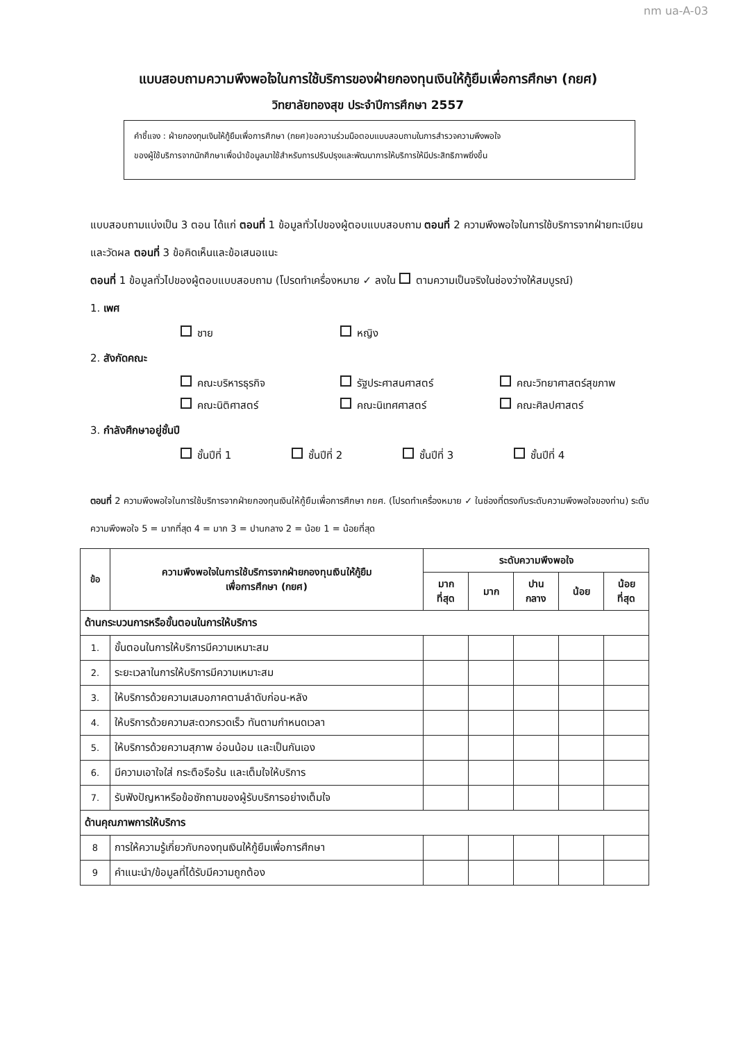nm ua-A-03
แบบสอบถามความพึงพอใจในการใช้บริการของฝ่ายกองทุนเงินให้กู้ยืมเพื่อการศึกษา (กยศ)
วิทยาลัยทองสุข ประจำปีการศึกษา 2557
คำชี้แจง : ฝ่ายกองทุนเงินให้กู้ยืมเพื่อการศึกษา (กยศ)ขอความร่วมมือตอบแบบสอบถามในการสำรวจความพึงพอใจ
ของผู้ใช้บริการจากนักศึกษาเพื่อนำข้อมูลมาใช้สำหรับการปรับปรุงและพัฒนาการให้บริการให้มีประสิทธิภาพยิ่งขึ้น
แบบสอบถามแบ่งเป็น 3 ตอน ได้แก่ ตอนที่ 1 ข้อมูลทั่วไปของผู้ตอบแบบสอบถาม ตอนที่ 2 ความพึงพอใจในการใช้บริการจากฝ่ายทะเบียนและวัดผล ตอนที่ 3 ข้อคิดเห็นและข้อเสนอแนะ
ตอนที่ 1 ข้อมูลทั่วไปของผู้ตอบแบบสอบถาม (โปรดทำเครื่องหมาย ✓ ลงใน ตามความเป็นจริงในช่องว่างให้สมบูรณ์)
1. เพศ
ชาย หญิง
2. สังกัดคณะ
คณะบริหารธุรกิจ รัฐประศาสนศาสตร์ คณะวิทยาศาสตร์สุขภาพ
คณะนิติศาสตร์ คณะนิเทศศาสตร์ คณะศิลปศาสตร์
3. กำลังศึกษาอยู่ชั้นปี
ชั้นปีที่ 1 ชั้นปีที่ 2 ชั้นปีที่ 3 ชั้นปีที่ 4
ตอนที่ 2 ความพึงพอใจในการใช้บริการจากฝ่ายกองทุนเงินให้กู้ยืมเพื่อการศึกษา กยศ. (โปรดทำเครื่องหมาย ✓ ในช่องที่ตรงกับระดับความพึงพอใจของท่าน) ระดับความพึงพอใจ 5 = มากที่สุด 4 = มาก 3 = ปานกลาง 2 = น้อย 1 = น้อยที่สุด
| ข้อ | ความพึงพอใจในการใช้บริการจากฝ่ายกองทุนเงินให้กู้ยืม เพื่อการศึกษา (กยศ) | ระดับความพึงพอใจ | | | | |
| --- | --- | --- | --- | --- | --- | --- |
| | | มาก ที่สุด | มาก | ปาน กลาง | น้อย | น้อย ที่สุด |
| ด้านกระบวนการหรือขั้นตอนในการให้บริการ | | | | | | |
| 1. | ขั้นตอนในการให้บริการมีความเหมาะสม | | | | | |
| 2. | ระยะเวลาในการให้บริการมีความเหมาะสม | | | | | |
| 3. | ให้บริการด้วยความเสมอภาคตามลำดับก่อน-หลัง | | | | | |
| 4. | ให้บริการด้วยความสะดวกรวดเร็ว ทันตามกำหนดเวลา | | | | | |
| 5. | ให้บริการด้วยความสุภาพ อ่อนน้อม และเป็นกันเอง | | | | | |
| 6. | มีความเอาใจใส่ กระตือรือร้น และเต็มใจให้บริการ | | | | | |
| 7. | รับฟังปัญหาหรือข้อซักถามของผู้รับบริการอย่างเต็มใจ | | | | | |
| ด้านคุณภาพการให้บริการ | | | | | | |
| 8 | การให้ความรู้เกี่ยวกับกองทุนเงินให้กู้ยืมเพื่อการศึกษา | | | | | |
| 9 | คำแนะนำ/ข้อมูลที่ได้รับมีความถูกต้อง | | | | | |